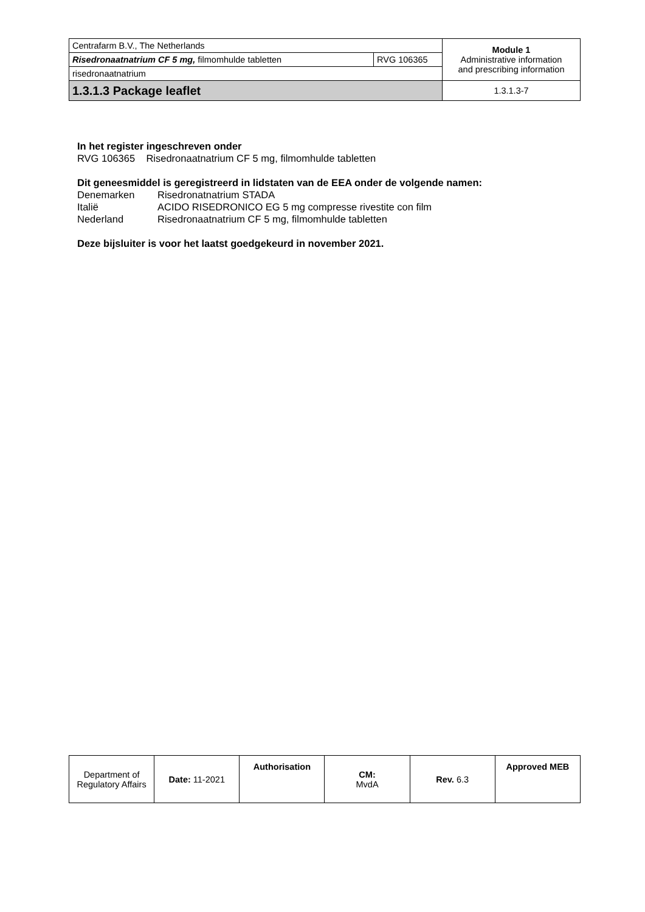| Centrafarm B.V., The Netherlands | | Module 1 Administrative information and prescribing information |
| Risedronaatnatrium CF 5 mg, filmomhulde tabletten | RVG 106365 | |
| risedronaatnatrium | | |
| 1.3.1.3 Package leaflet | | 1.3.1.3-7 |
In het register ingeschreven onder
RVG 106365 Risedronaatnatrium CF 5 mg, filmomhulde tabletten
Dit geneesmiddel is geregistreerd in lidstaten van de EEA onder de volgende namen:
Denemarken Risedronatnatrium STADA
Italië ACIDO RISEDRONICO EG 5 mg compresse rivestite con film
Nederland Risedronaatnatrium CF 5 mg, filmomhulde tabletten
Deze bijsluiter is voor het laatst goedgekeurd in november 2021.
| Department of Regulatory Affairs | Date: 11-2021 | Authorisation | CM: MvdA | Rev. 6.3 | Approved MEB |